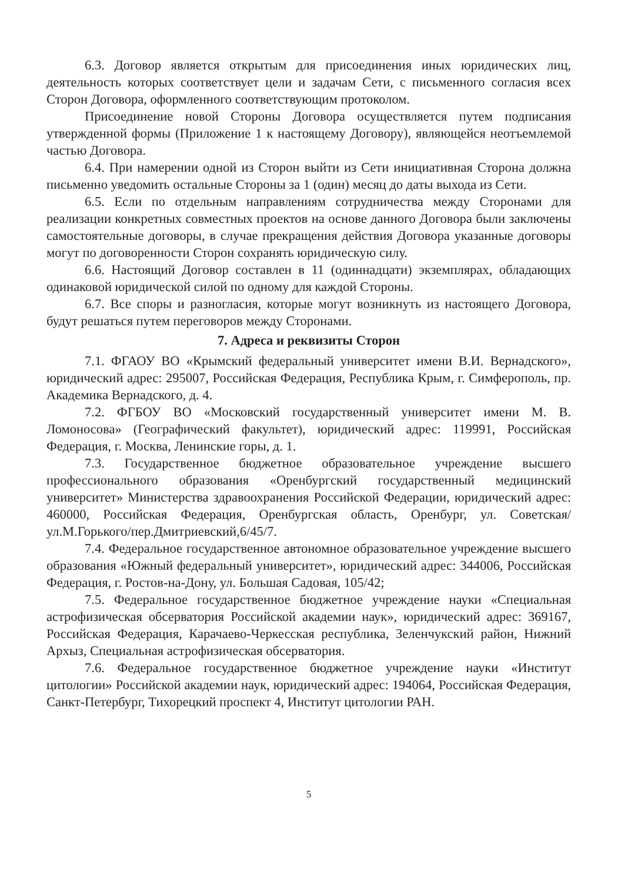6.3. Договор является открытым для присоединения иных юридических лиц, деятельность которых соответствует цели и задачам Сети, с письменного согласия всех Сторон Договора, оформленного соответствующим протоколом.
Присоединение новой Стороны Договора осуществляется путем подписания утвержденной формы (Приложение 1 к настоящему Договору), являющейся неотъемлемой частью Договора.
6.4. При намерении одной из Сторон выйти из Сети инициативная Сторона должна письменно уведомить остальные Стороны за 1 (один) месяц до даты выхода из Сети.
6.5. Если по отдельным направлениям сотрудничества между Сторонами для реализации конкретных совместных проектов на основе данного Договора были заключены самостоятельные договоры, в случае прекращения действия Договора указанные договоры могут по договоренности Сторон сохранять юридическую силу.
6.6. Настоящий Договор составлен в 11 (одиннадцати) экземплярах, обладающих одинаковой юридической силой по одному для каждой Стороны.
6.7. Все споры и разногласия, которые могут возникнуть из настоящего Договора, будут решаться путем переговоров между Сторонами.
7. Адреса и реквизиты Сторон
7.1. ФГАОУ ВО «Крымский федеральный университет имени В.И. Вернадского», юридический адрес: 295007, Российская Федерация, Республика Крым, г. Симферополь, пр. Академика Вернадского, д. 4.
7.2. ФГБОУ ВО «Московский государственный университет имени М. В. Ломоносова» (Географический факультет), юридический адрес: 119991, Российская Федерация, г. Москва, Ленинские горы, д. 1.
7.3. Государственное бюджетное образовательное учреждение высшего профессионального образования «Оренбургский государственный медицинский университет» Министерства здравоохранения Российской Федерации, юридический адрес: 460000, Российская Федерация, Оренбургская область, Оренбург, ул. Советская/ул.М.Горького/пер.Дмитриевский,6/45/7.
7.4. Федеральное государственное автономное образовательное учреждение высшего образования «Южный федеральный университет», юридический адрес: 344006, Российская Федерация, г. Ростов-на-Дону, ул. Большая Садовая, 105/42;
7.5. Федеральное государственное бюджетное учреждение науки «Специальная астрофизическая обсерватория Российской академии наук», юридический адрес: 369167, Российская Федерация, Карачаево-Черкесская республика, Зеленчукский район, Нижний Архыз, Специальная астрофизическая обсерватория.
7.6. Федеральное государственное бюджетное учреждение науки «Институт цитологии» Российской академии наук, юридический адрес: 194064, Российская Федерация, Санкт-Петербург, Тихорецкий проспект 4, Институт цитологии РАН.
5